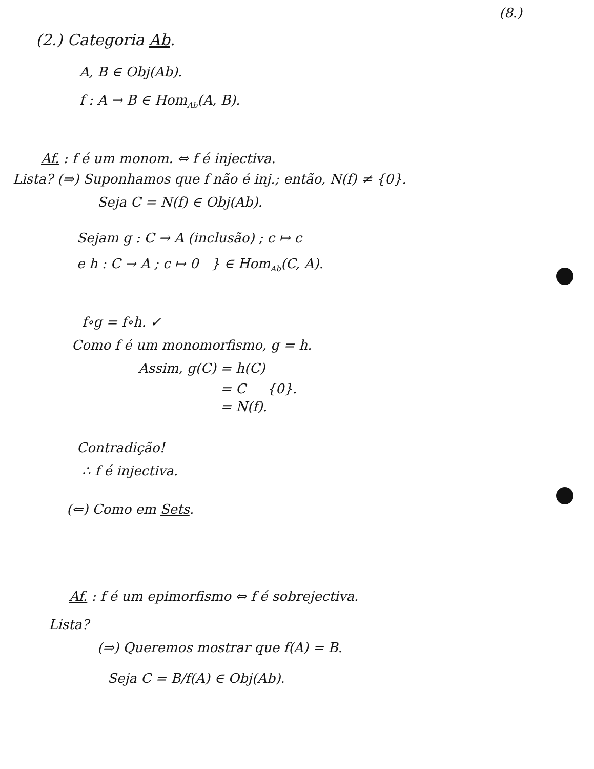(8.)
(2.) Categoria Ab.
A, B ∈ Obj(Ab).
f : A → B ∈ Hom<sub>Ab</sub>(A, B).
Af. : f é um monom. ⇔ f é injectiva.
Lista? (⇒) Suponhamos que f não é inj.; então, N(f) ≠ {0}.
Seja C = N(f) ∈ Obj(Ab).
Sejam g : C → A (inclusão) ; c ↦ c
e h : C → A ; c ↦ 0 } ∈ Hom<sub>Ab</sub>(C, A).
f∘g = f∘h. ✓
Como f é um monomorfismo, g = h.
Assim, g(C) = h(C)
= C {0}.
= N(f).
Contradição!
∴ f é injectiva.
(⇐) Como em Sets.
Af. : f é um epimorfismo ⇔ f é sobrejectiva.
Lista?
(⇒) Queremos mostrar que f(A) = B.
Seja C = B/f(A) ∈ Obj(Ab).